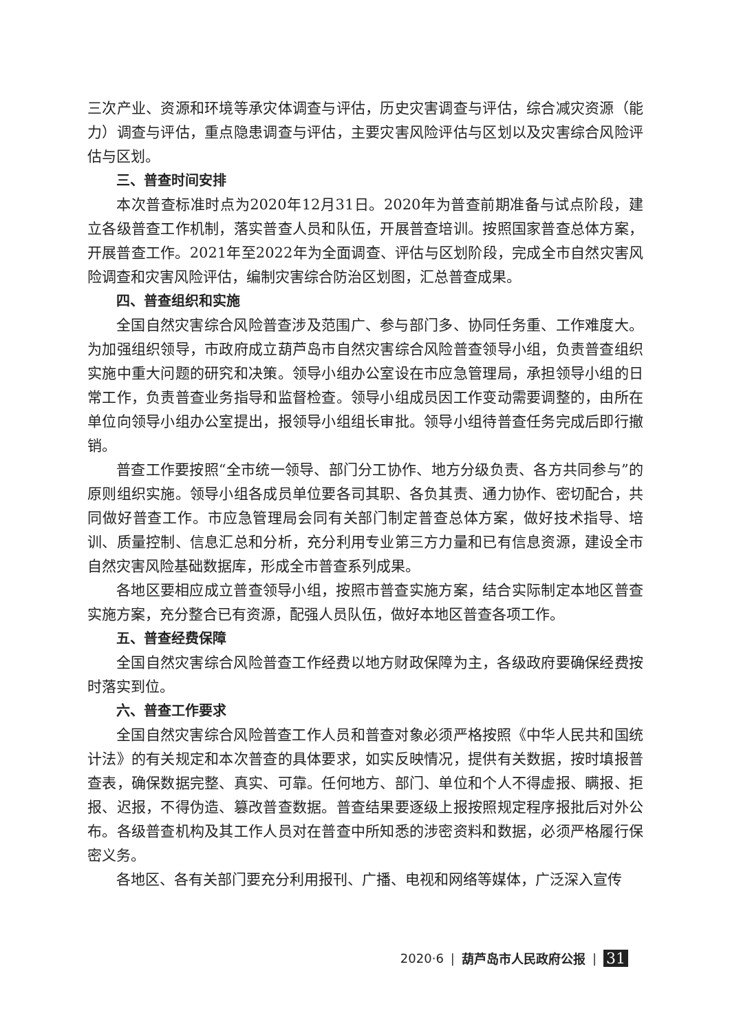三次产业、资源和环境等承灾体调查与评估，历史灾害调查与评估，综合减灾资源（能力）调查与评估，重点隐患调查与评估，主要灾害风险评估与区划以及灾害综合风险评估与区划。
三、普查时间安排
本次普查标准时点为2020年12月31日。2020年为普查前期准备与试点阶段，建立各级普查工作机制，落实普查人员和队伍，开展普查培训。按照国家普查总体方案，开展普查工作。2021年至2022年为全面调查、评估与区划阶段，完成全市自然灾害风险调查和灾害风险评估，编制灾害综合防治区划图，汇总普查成果。
四、普查组织和实施
全国自然灾害综合风险普查涉及范围广、参与部门多、协同任务重、工作难度大。为加强组织领导，市政府成立葫芦岛市自然灾害综合风险普查领导小组，负责普查组织实施中重大问题的研究和决策。领导小组办公室设在市应急管理局，承担领导小组的日常工作，负责普查业务指导和监督检查。领导小组成员因工作变动需要调整的，由所在单位向领导小组办公室提出，报领导小组组长审批。领导小组待普查任务完成后即行撤销。
普查工作要按照“全市统一领导、部门分工协作、地方分级负责、各方共同参与”的原则组织实施。领导小组各成员单位要各司其职、各负其责、通力协作、密切配合，共同做好普查工作。市应急管理局会同有关部门制定普查总体方案，做好技术指导、培训、质量控制、信息汇总和分析，充分利用专业第三方力量和已有信息资源，建设全市自然灾害风险基础数据库，形成全市普查系列成果。
各地区要相应成立普查领导小组，按照市普查实施方案，结合实际制定本地区普查实施方案，充分整合已有资源，配强人员队伍，做好本地区普查各项工作。
五、普查经费保障
全国自然灾害综合风险普查工作经费以地方财政保障为主，各级政府要确保经费按时落实到位。
六、普查工作要求
全国自然灾害综合风险普查工作人员和普查对象必须严格按照《中华人民共和国统计法》的有关规定和本次普查的具体要求，如实反映情况，提供有关数据，按时填报普查表，确保数据完整、真实、可靠。任何地方、部门、单位和个人不得虚报、瞒报、拒报、迟报，不得伪造、篡改普查数据。普查结果要逐级上报按照规定程序报批后对外公布。各级普查机构及其工作人员对在普查中所知悉的涉密资料和数据，必须严格履行保密义务。
各地区、各有关部门要充分利用报刊、广播、电视和网络等媒体，广泛深入宣传
2020·6 | 葫芦岛市人民政府公报 | 31